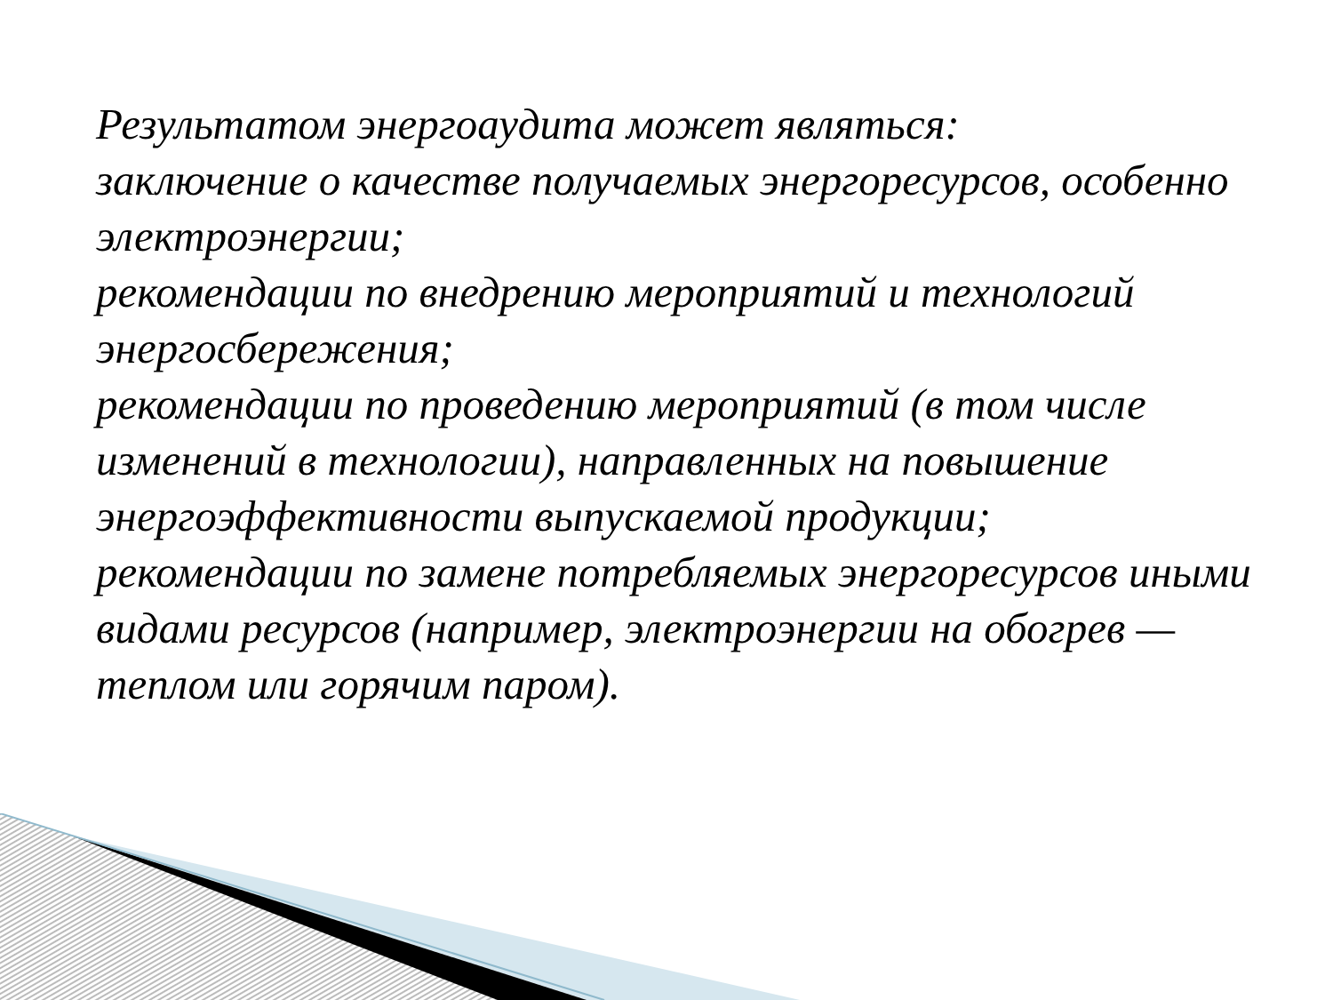Результатом энергоаудита может являться:
заключение о качестве получаемых энергоресурсов, особенно электроэнергии;
рекомендации по внедрению мероприятий и технологий энергосбережения;
рекомендации по проведению мероприятий (в том числе изменений в технологии), направленных на повышение энергоэффективности выпускаемой продукции;
рекомендации по замене потребляемых энергоресурсов иными видами ресурсов (например, электроэнергии на обогрев — теплом или горячим паром).